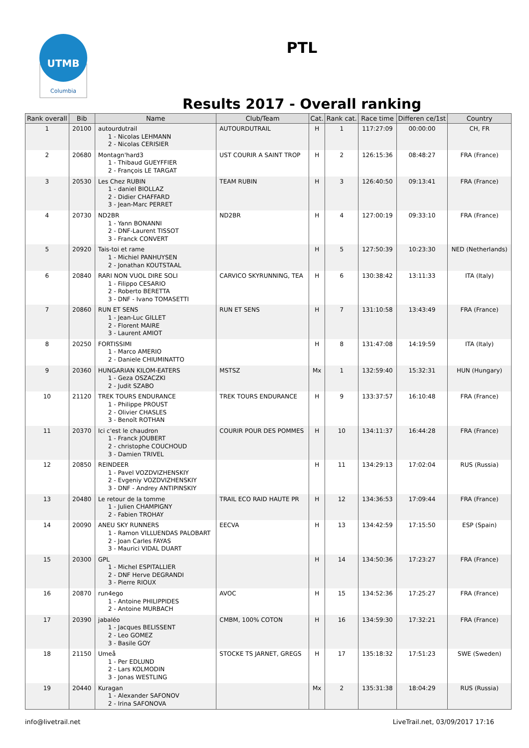UTMB
Columbia
PTL
Results 2017 - Overall ranking
| Rank overall | Bib | Name | Club/Team | Cat. | Rank cat. | Race time | Differen ce/1st | Country |
| --- | --- | --- | --- | --- | --- | --- | --- | --- |
| 1 | 20100 | autourdutrail 1 - Nicolas LEHMANN 2 - Nicolas CERISIER | AUTOURDUTRAIL | H | 1 | 117:27:09 | 00:00:00 | CH, FR |
| 2 | 20680 | Montagn'hard3 1 - Thibaud GUEYFFIER 2 - François LE TARGAT | UST COURIR A SAINT TROP | H | 2 | 126:15:36 | 08:48:27 | FRA (France) |
| 3 | 20530 | Les Chez RUBIN 1 - daniel BIOLLAZ 2 - Didier CHAFFARD 3 - Jean-Marc PERRET | TEAM RUBIN | H | 3 | 126:40:50 | 09:13:41 | FRA (France) |
| 4 | 20730 | ND2BR 1 - Yann BONANNI 2 - DNF-Laurent TISSOT 3 - Franck CONVERT | ND2BR | H | 4 | 127:00:19 | 09:33:10 | FRA (France) |
| 5 | 20920 | Tais-toi et rame 1 - Michiel PANHUYSEN 2 - Jonathan KOUTSTAAL | | H | 5 | 127:50:39 | 10:23:30 | NED (Netherlands) |
| 6 | 20840 | RARI NON VUOL DIRE SOLI 1 - Filippo CESARIO 2 - Roberto BERETTA 3 - DNF - Ivano TOMASETTI | CARVICO SKYRUNNING, TEA | H | 6 | 130:38:42 | 13:11:33 | ITA (Italy) |
| 7 | 20860 | RUN ET SENS 1 - Jean-Luc GILLET 2 - Florent MAIRE 3 - Laurent AMIOT | RUN ET SENS | H | 7 | 131:10:58 | 13:43:49 | FRA (France) |
| 8 | 20250 | FORTISSIMI 1 - Marco AMERIO 2 - Daniele CHIUMINATTO | | H | 8 | 131:47:08 | 14:19:59 | ITA (Italy) |
| 9 | 20360 | HUNGARIAN KILOM-EATERS 1 - Geza OSZACZKI 2 - Judit SZABO | MSTSZ | Mx | 1 | 132:59:40 | 15:32:31 | HUN (Hungary) |
| 10 | 21120 | TREK TOURS ENDURANCE 1 - Philippe PROUST 2 - Olivier CHASLES 3 - Benoît ROTHAN | TREK TOURS ENDURANCE | H | 9 | 133:37:57 | 16:10:48 | FRA (France) |
| 11 | 20370 | Ici c'est le chaudron 1 - Franck JOUBERT 2 - christophe COUCHOUD 3 - Damien TRIVEL | COURIR POUR DES POMMES | H | 10 | 134:11:37 | 16:44:28 | FRA (France) |
| 12 | 20850 | REINDEER 1 - Pavel VOZDVIZHENSKIY 2 - Evgeniy VOZDVIZHENSKIY 3 - DNF - Andrey ANTIPINSKIY | | H | 11 | 134:29:13 | 17:02:04 | RUS (Russia) |
| 13 | 20480 | Le retour de la tomme 1 - Julien CHAMPIGNY 2 - Fabien TROHAY | TRAIL ECO RAID HAUTE PR | H | 12 | 134:36:53 | 17:09:44 | FRA (France) |
| 14 | 20090 | ANEU SKY RUNNERS 1 - Ramon VILLUENDAS PALOBART 2 - Joan Carles FAYAS 3 - Maurici VIDAL DUART | EECVA | H | 13 | 134:42:59 | 17:15:50 | ESP (Spain) |
| 15 | 20300 | GPL 1 - Michel ESPITALLIER 2 - DNF Herve DEGRANDI 3 - Pierre RIOUX | | H | 14 | 134:50:36 | 17:23:27 | FRA (France) |
| 16 | 20870 | run4ego 1 - Antoine PHILIPPIDES 2 - Antoine MURBACH | AVOC | H | 15 | 134:52:36 | 17:25:27 | FRA (France) |
| 17 | 20390 | jabaléo 1 - Jacques BELISSENT 2 - Leo GOMEZ 3 - Basile GOY | CMBM, 100% COTON | H | 16 | 134:59:30 | 17:32:21 | FRA (France) |
| 18 | 21150 | Umeå 1 - Per EDLUND 2 - Lars KOLMODIN 3 - Jonas WESTLING | STOCKE TS JARNET, GREGS | H | 17 | 135:18:32 | 17:51:23 | SWE (Sweden) |
| 19 | 20440 | Kuragan 1 - Alexander SAFONOV 2 - Irina SAFONOVA | | Mx | 2 | 135:31:38 | 18:04:29 | RUS (Russia) |
info@livetrail.net LiveTrail.net, 03/09/2017 17:16